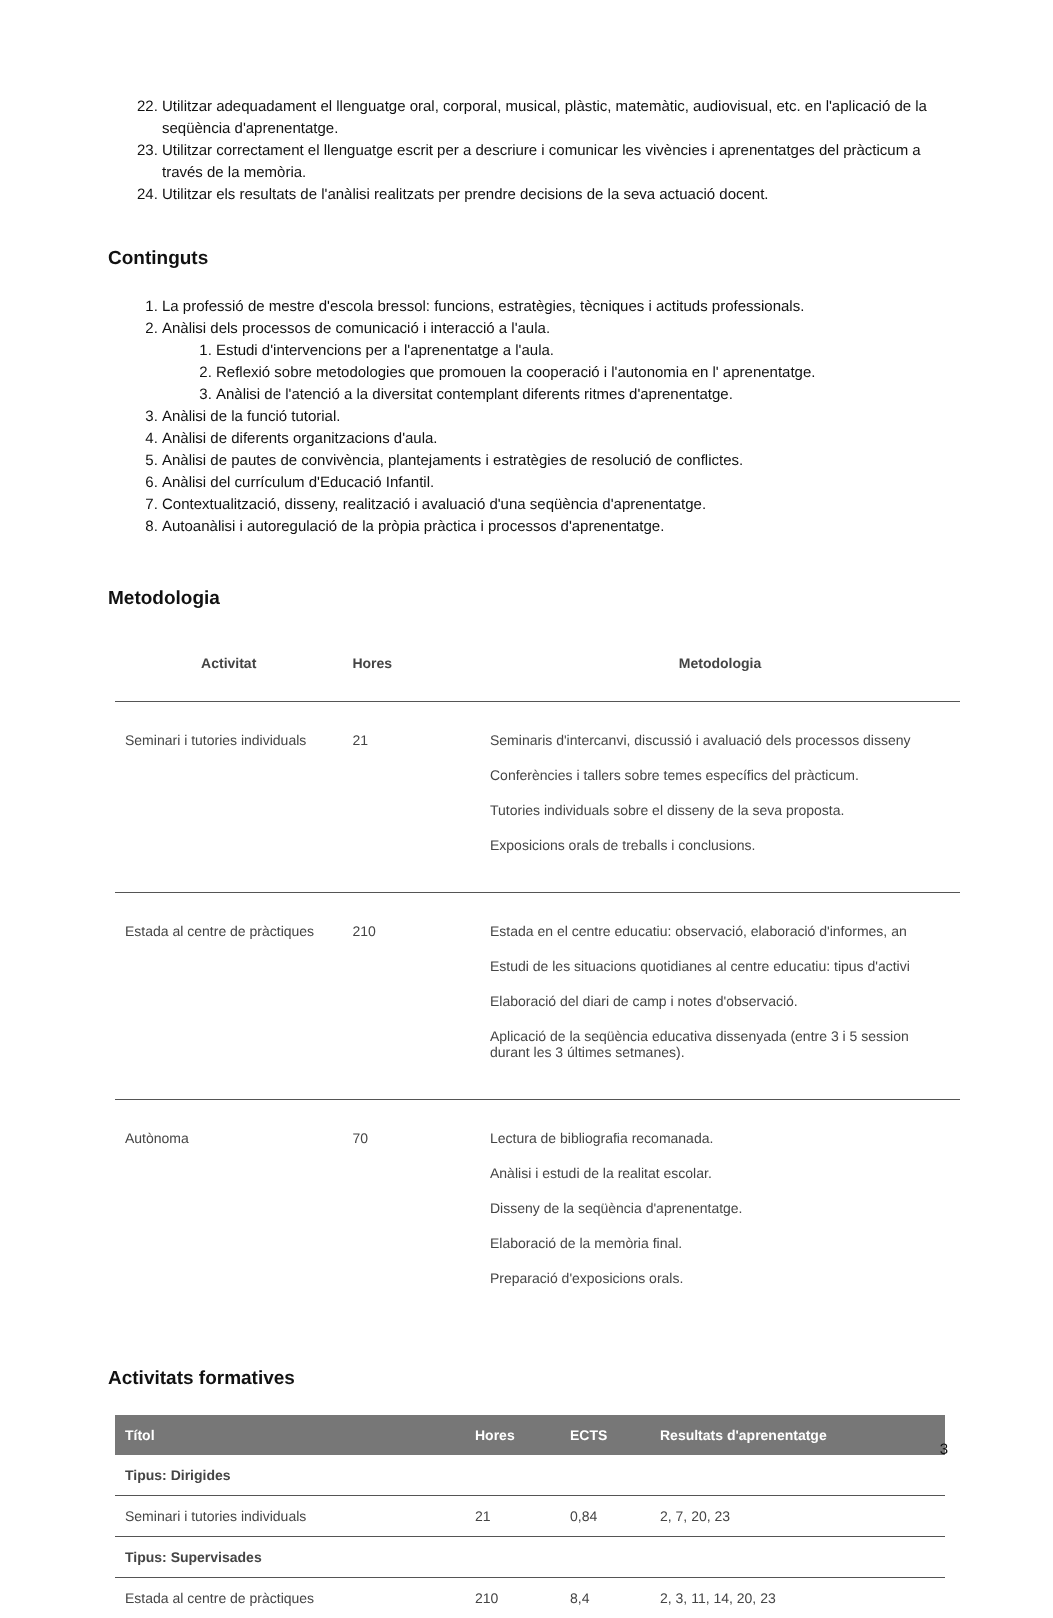22. Utilitzar adequadament el llenguatge oral, corporal, musical, plàstic, matemàtic, audiovisual, etc. en l'aplicació de la seqüència d'aprenentatge.
23. Utilitzar correctament el llenguatge escrit per a descriure i comunicar les vivències i aprenentatges del pràcticum a través de la memòria.
24. Utilitzar els resultats de l'anàlisi realitzats per prendre decisions de la seva actuació docent.
Continguts
1. La professió de mestre d'escola bressol: funcions, estratègies, tècniques i actituds professionals.
2. Anàlisi dels processos de comunicació i interacció a l'aula.
1. Estudi d'intervencions per a l'aprenentatge a l'aula.
2. Reflexió sobre metodologies que promouen la cooperació i l'autonomia en l' aprenentatge.
3. Anàlisi de l'atenció a la diversitat contemplant diferents ritmes d'aprenentatge.
3. Anàlisi de la funció tutorial.
4. Anàlisi de diferents organitzacions d'aula.
5. Anàlisi de pautes de convivència, plantejaments i estratègies de resolució de conflictes.
6. Anàlisi del currículum d'Educació Infantil.
7. Contextualització, disseny, realització i avaluació d'una seqüència d'aprenentatge.
8. Autoanàlisi i autoregulació de la pròpia pràctica i processos d'aprenentatge.
Metodologia
| Activitat | Hores | Metodologia |
| --- | --- | --- |
| Seminari i tutories individuals | 21 | Seminaris d'intercanvi, discussió i avaluació dels processos disseny Conferències i tallers sobre temes específics del pràcticum. Tutories individuals sobre el disseny de la seva proposta. Exposicions orals de treballs i conclusions. |
| Estada al centre de pràctiques | 210 | Estada en el centre educatiu: observació, elaboració d'informes, an Estudi de les situacions quotidianes al centre educatiu: tipus d'activi Elaboració del diari de camp i notes d'observació. Aplicació de la seqüència educativa dissenyada (entre 3 i 5 session durant les 3 últimes setmanes). |
| Autònoma | 70 | Lectura de bibliografia recomanada. Anàlisi i estudi de la realitat escolar. Disseny de la seqüència d'aprenentatge. Elaboració de la memòria final. Preparació d'exposicions orals. |
Activitats formatives
| Títol | Hores | ECTS | Resultats d'aprenentatge |
| --- | --- | --- | --- |
| Tipus: Dirigides | | | |
| Seminari i tutories individuals | 21 | 0,84 | 2, 7, 20, 23 |
| Tipus: Supervisades | | | |
| Estada al centre de pràctiques | 210 | 8,4 | 2, 3, 11, 14, 20, 23 |
3